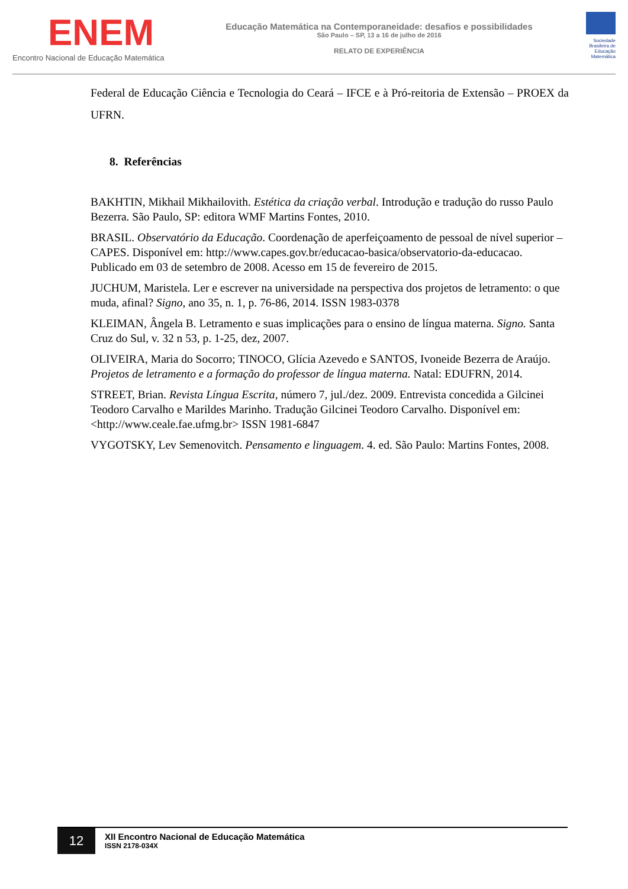ENEM
Encontro Nacional de Educação Matemática
Educação Matemática na Contemporaneidade: desafios e possibilidades
São Paulo – SP, 13 a 16 de julho de 2016
RELATO DE EXPERIÊNCIA
Sociedade Brasileira de Educação Matemática
Federal de Educação Ciência e Tecnologia do Ceará – IFCE e à Pró-reitoria de Extensão – PROEX da UFRN.
8. Referências
BAKHTIN, Mikhail Mikhailovith. Estética da criação verbal. Introdução e tradução do russo Paulo Bezerra. São Paulo, SP: editora WMF Martins Fontes, 2010.
BRASIL. Observatório da Educação. Coordenação de aperfeiçoamento de pessoal de nível superior – CAPES. Disponível em: http://www.capes.gov.br/educacao-basica/observatorio-da-educacao. Publicado em 03 de setembro de 2008. Acesso em 15 de fevereiro de 2015.
JUCHUM, Maristela. Ler e escrever na universidade na perspectiva dos projetos de letramento: o que muda, afinal? Signo, ano 35, n. 1, p. 76-86, 2014. ISSN 1983-0378
KLEIMAN, Ângela B. Letramento e suas implicações para o ensino de língua materna. Signo. Santa Cruz do Sul, v. 32 n 53, p. 1-25, dez, 2007.
OLIVEIRA, Maria do Socorro; TINOCO, Glícia Azevedo e SANTOS, Ivoneide Bezerra de Araújo. Projetos de letramento e a formação do professor de língua materna. Natal: EDUFRN, 2014.
STREET, Brian. Revista Língua Escrita, número 7, jul./dez. 2009. Entrevista concedida a Gilcinei Teodoro Carvalho e Marildes Marinho. Tradução Gilcinei Teodoro Carvalho. Disponível em: <http://www.ceale.fae.ufmg.br> ISSN 1981-6847
VYGOTSKY, Lev Semenovitch. Pensamento e linguagem. 4. ed. São Paulo: Martins Fontes, 2008.
12
XII Encontro Nacional de Educação Matemática
ISSN 2178-034X